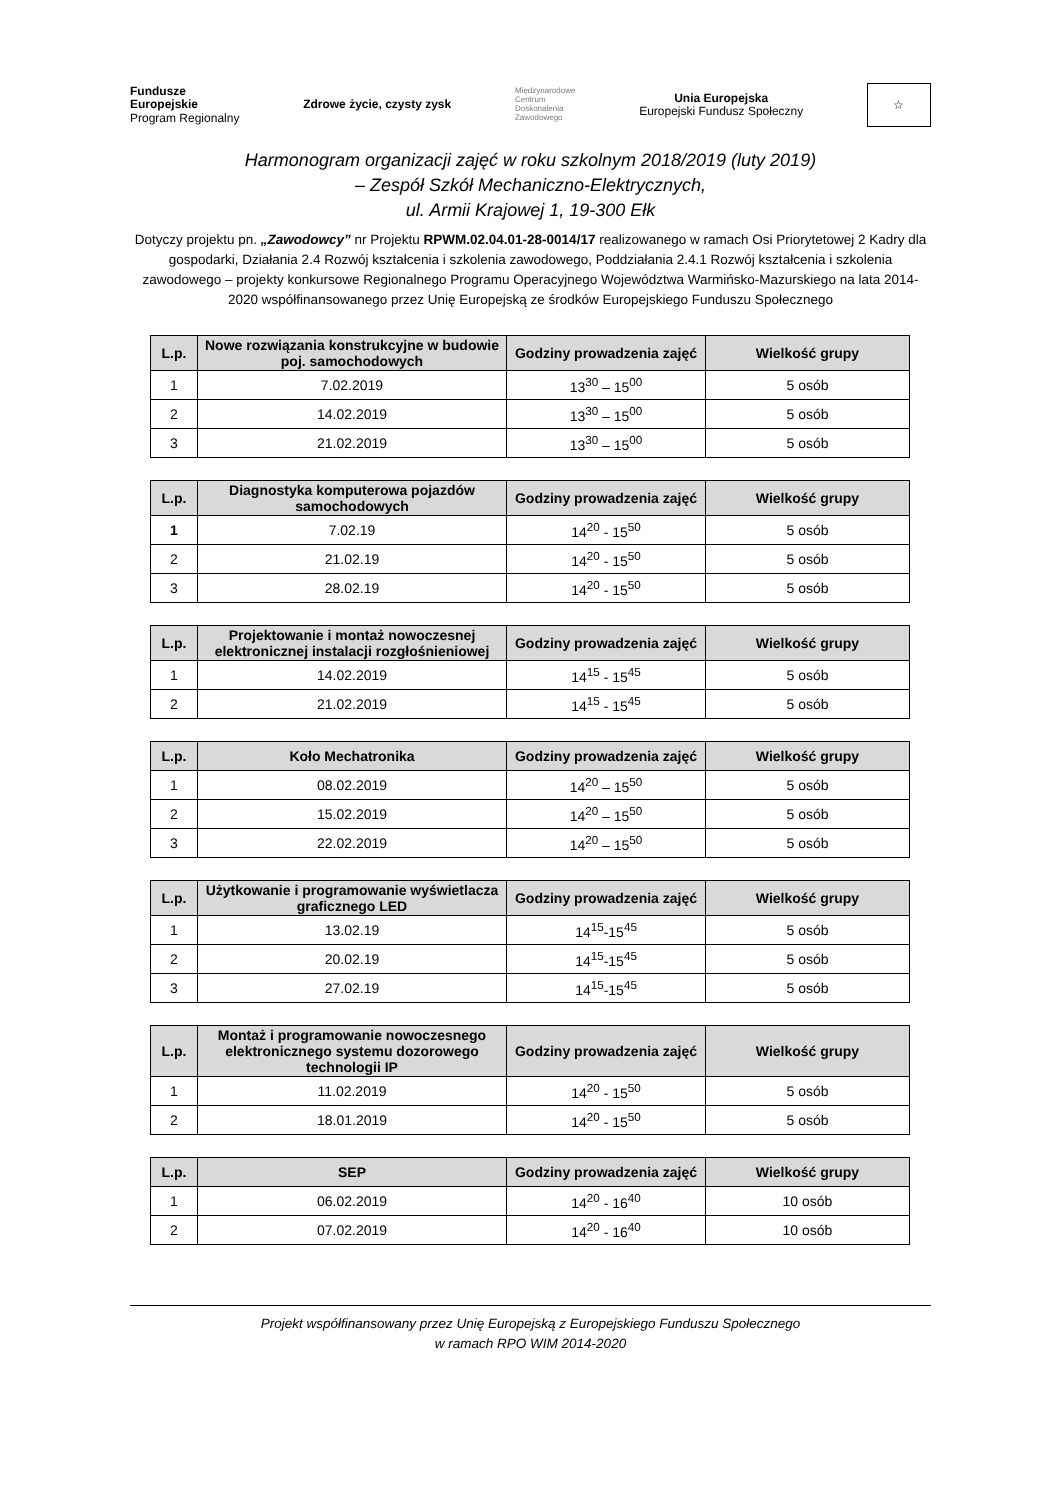Fundusze
Europejskie
Program Regionalny
Zdrowe życie, czysty zysk
Międzynarodowe
Centrum
Doskonalenia
Zawodowego
Unia Europejska
Europejski Fundusz Społeczny
☆
Harmonogram organizacji zajęć w roku szkolnym 2018/2019 (luty 2019)
– Zespół Szkół Mechaniczno-Elektrycznych,
ul. Armii Krajowej 1, 19-300 Ełk
Dotyczy projektu pn. „Zawodowcy” nr Projektu RPWM.02.04.01-28-0014/17 realizowanego w ramach Osi Priorytetowej 2 Kadry dla gospodarki, Działania 2.4 Rozwój kształcenia i szkolenia zawodowego, Poddziałania 2.4.1 Rozwój kształcenia i szkolenia zawodowego – projekty konkursowe Regionalnego Programu Operacyjnego Województwa Warmińsko-Mazurskiego na lata 2014-2020 współfinansowanego przez Unię Europejską ze środków Europejskiego Funduszu Społecznego
| L.p. | Nowe rozwiązania konstrukcyjne w budowie poj. samochodowych | Godziny prowadzenia zajęć | Wielkość grupy |
| --- | --- | --- | --- |
| 1 | 7.02.2019 | 13<sup>30</sup> – 15<sup>00</sup> | 5 osób |
| 2 | 14.02.2019 | 13<sup>30</sup> – 15<sup>00</sup> | 5 osób |
| 3 | 21.02.2019 | 13<sup>30</sup> – 15<sup>00</sup> | 5 osób |
| L.p. | Diagnostyka komputerowa pojazdów samochodowych | Godziny prowadzenia zajęć | Wielkość grupy |
| --- | --- | --- | --- |
| 1 | 7.02.19 | 14<sup>20</sup> - 15<sup>50</sup> | 5 osób |
| 2 | 21.02.19 | 14<sup>20</sup> - 15<sup>50</sup> | 5 osób |
| 3 | 28.02.19 | 14<sup>20</sup> - 15<sup>50</sup> | 5 osób |
| L.p. | Projektowanie i montaż nowoczesnej elektronicznej instalacji rozgłośnieniowej | Godziny prowadzenia zajęć | Wielkość grupy |
| --- | --- | --- | --- |
| 1 | 14.02.2019 | 14<sup>15</sup> - 15<sup>45</sup> | 5 osób |
| 2 | 21.02.2019 | 14<sup>15</sup> - 15<sup>45</sup> | 5 osób |
| L.p. | Koło Mechatronika | Godziny prowadzenia zajęć | Wielkość grupy |
| --- | --- | --- | --- |
| 1 | 08.02.2019 | 14<sup>20</sup> – 15<sup>50</sup> | 5 osób |
| 2 | 15.02.2019 | 14<sup>20</sup> – 15<sup>50</sup> | 5 osób |
| 3 | 22.02.2019 | 14<sup>20</sup> – 15<sup>50</sup> | 5 osób |
| L.p. | Użytkowanie i programowanie wyświetlacza graficznego LED | Godziny prowadzenia zajęć | Wielkość grupy |
| --- | --- | --- | --- |
| 1 | 13.02.19 | 14<sup>15</sup>-15<sup>45</sup> | 5 osób |
| 2 | 20.02.19 | 14<sup>15</sup>-15<sup>45</sup> | 5 osób |
| 3 | 27.02.19 | 14<sup>15</sup>-15<sup>45</sup> | 5 osób |
| L.p. | Montaż i programowanie nowoczesnego elektronicznego systemu dozorowego technologii IP | Godziny prowadzenia zajęć | Wielkość grupy |
| --- | --- | --- | --- |
| 1 | 11.02.2019 | 14<sup>20</sup> - 15<sup>50</sup> | 5 osób |
| 2 | 18.01.2019 | 14<sup>20</sup> - 15<sup>50</sup> | 5 osób |
| L.p. | SEP | Godziny prowadzenia zajęć | Wielkość grupy |
| --- | --- | --- | --- |
| 1 | 06.02.2019 | 14<sup>20</sup> - 16<sup>40</sup> | 10 osób |
| 2 | 07.02.2019 | 14<sup>20</sup> - 16<sup>40</sup> | 10 osób |
Projekt współfinansowany przez Unię Europejską z Europejskiego Funduszu Społecznego
w ramach RPO WIM 2014-2020